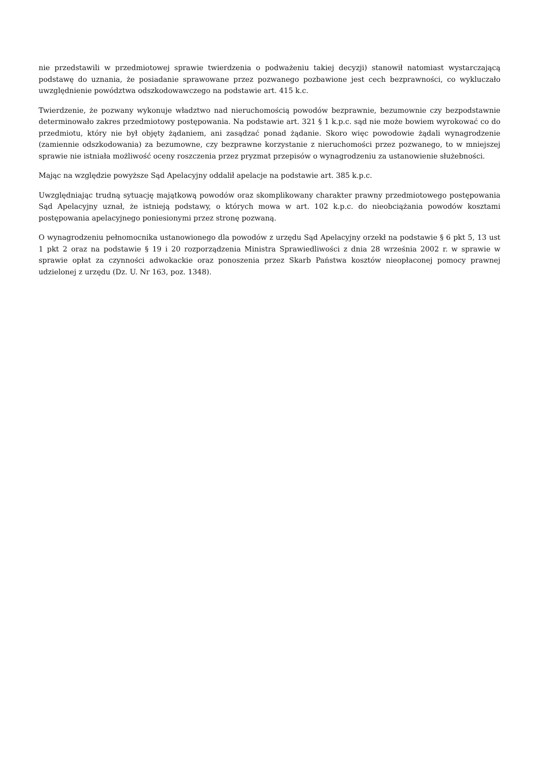nie przedstawili w przedmiotowej sprawie twierdzenia o podważeniu takiej decyzji) stanowił natomiast wystarczającą podstawę do uznania, że posiadanie sprawowane przez pozwanego pozbawione jest cech bezprawności, co wykluczało uwzględnienie powództwa odszkodowawczego na podstawie art. 415 k.c.
Twierdzenie, że pozwany wykonuje władztwo nad nieruchomością powodów bezprawnie, bezumownie czy bezpodstawnie determinowało zakres przedmiotowy postępowania. Na podstawie art. 321 § 1 k.p.c. sąd nie może bowiem wyrokować co do przedmiotu, który nie był objęty żądaniem, ani zasądzać ponad żądanie. Skoro więc powodowie żądali wynagrodzenie (zamiennie odszkodowania) za bezumowne, czy bezprawne korzystanie z nieruchomości przez pozwanego, to w mniejszej sprawie nie istniała możliwość oceny roszczenia przez pryzmat przepisów o wynagrodzeniu za ustanowienie służebności.
Mając na względzie powyższe Sąd Apelacyjny oddalił apelacje na podstawie art. 385 k.p.c.
Uwzględniając trudną sytuację majątkową powodów oraz skomplikowany charakter prawny przedmiotowego postępowania Sąd Apelacyjny uznał, że istnieją podstawy, o których mowa w art. 102 k.p.c. do nieobciążania powodów kosztami postępowania apelacyjnego poniesionymi przez stronę pozwaną.
O wynagrodzeniu pełnomocnika ustanowionego dla powodów z urzędu Sąd Apelacyjny orzekł na podstawie § 6 pkt 5, 13 ust 1 pkt 2 oraz na podstawie § 19 i 20 rozporządzenia Ministra Sprawiedliwości z dnia 28 września 2002 r. w sprawie w sprawie opłat za czynności adwokackie oraz ponoszenia przez Skarb Państwa kosztów nieopłaconej pomocy prawnej udzielonej z urzędu (Dz. U. Nr 163, poz. 1348).